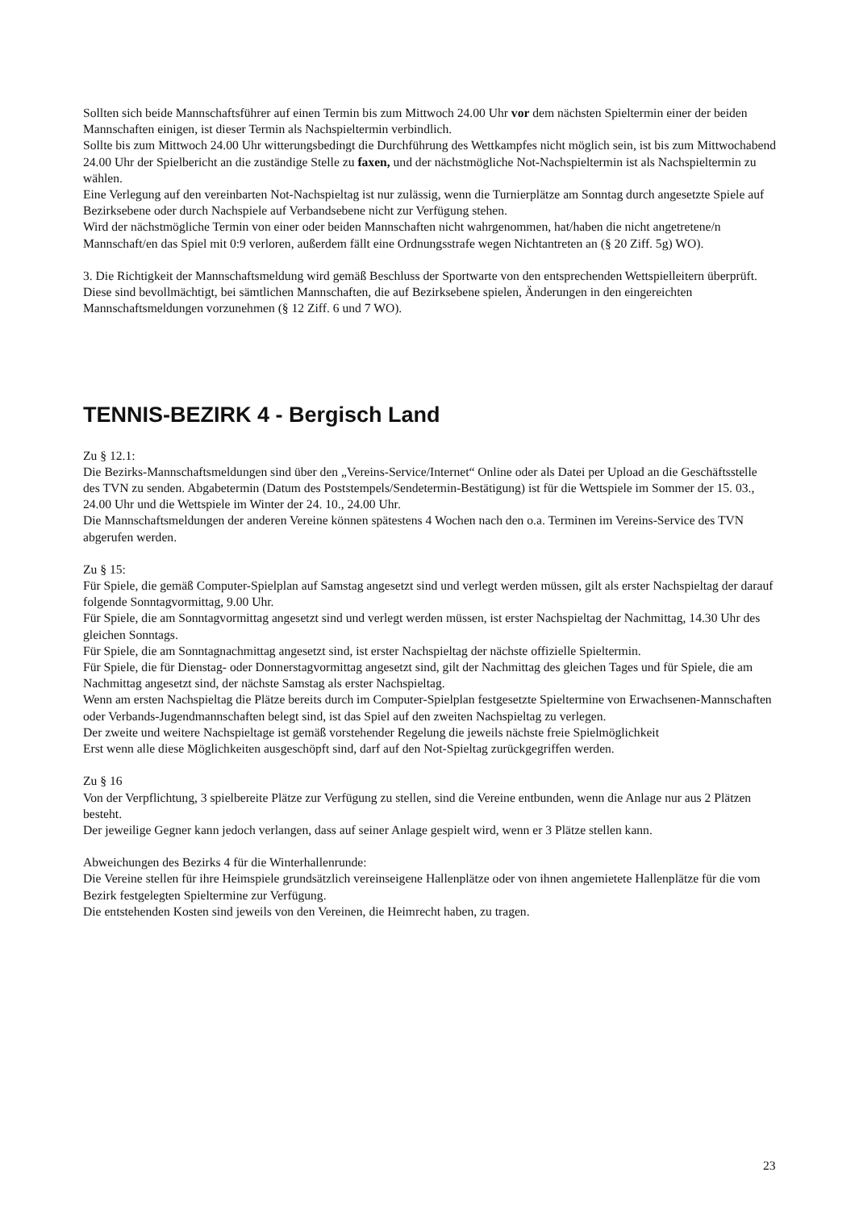Sollten sich beide Mannschaftsführer auf einen Termin bis zum Mittwoch 24.00 Uhr vor dem nächsten Spieltermin einer der beiden Mannschaften einigen, ist dieser Termin als Nachspieltermin verbindlich.
Sollte bis zum Mittwoch 24.00 Uhr witterungsbedingt die Durchführung des Wettkampfes nicht möglich sein, ist bis zum Mittwochabend 24.00 Uhr der Spielbericht an die zuständige Stelle zu faxen, und der nächstmögliche Not-Nachspieltermin ist als Nachspieltermin zu wählen.
Eine Verlegung auf den vereinbarten Not-Nachspieltag ist nur zulässig, wenn die Turnierplätze am Sonntag durch angesetzte Spiele auf Bezirksebene oder durch Nachspiele auf Verbandsebene nicht zur Verfügung stehen.
Wird der nächstmögliche Termin von einer oder beiden Mannschaften nicht wahrgenommen, hat/haben die nicht angetretene/n Mannschaft/en das Spiel mit 0:9 verloren, außerdem fällt eine Ordnungsstrafe wegen Nichtantreten an (§ 20 Ziff. 5g) WO).
3. Die Richtigkeit der Mannschaftsmeldung wird gemäß Beschluss der Sportwarte von den entsprechenden Wettspielleitern überprüft. Diese sind bevollmächtigt, bei sämtlichen Mannschaften, die auf Bezirksebene spielen, Änderungen in den eingereichten Mannschaftsmeldungen vorzunehmen (§ 12 Ziff. 6 und 7 WO).
TENNIS-BEZIRK 4 - Bergisch Land
Zu § 12.1:
Die Bezirks-Mannschaftsmeldungen sind über den „Vereins-Service/Internet“ Online oder als Datei per Upload an die Geschäftsstelle des TVN zu senden. Abgabetermin (Datum des Poststempels/Sendetermin-Bestätigung) ist für die Wettspiele im Sommer der 15. 03., 24.00 Uhr und die Wettspiele im Winter der 24. 10., 24.00 Uhr.
Die Mannschaftsmeldungen der anderen Vereine können spätestens 4 Wochen nach den o.a. Terminen im Vereins-Service des TVN abgerufen werden.
Zu § 15:
Für Spiele, die gemäß Computer-Spielplan auf Samstag angesetzt sind und verlegt werden müssen, gilt als erster Nachspieltag der darauf folgende Sonntagvormittag, 9.00 Uhr.
Für Spiele, die am Sonntagvormittag angesetzt sind und verlegt werden müssen, ist erster Nachspieltag der Nachmittag, 14.30 Uhr des gleichen Sonntags.
Für Spiele, die am Sonntagnachmittag angesetzt sind, ist erster Nachspieltag der nächste offizielle Spieltermin.
Für Spiele, die für Dienstag- oder Donnerstagvormittag angesetzt sind, gilt der Nachmittag des gleichen Tages und für Spiele, die am Nachmittag angesetzt sind, der nächste Samstag als erster Nachspieltag.
Wenn am ersten Nachspieltag die Plätze bereits durch im Computer-Spielplan festgesetzte Spieltermine von Erwachsenen-Mannschaften oder Verbands-Jugendmannschaften belegt sind, ist das Spiel auf den zweiten Nachspieltag zu verlegen.
Der zweite und weitere Nachspieltage ist gemäß vorstehender Regelung die jeweils nächste freie Spielmöglichkeit
Erst wenn alle diese Möglichkeiten ausgeschöpft sind, darf auf den Not-Spieltag zurückgegriffen werden.
Zu § 16
Von der Verpflichtung, 3 spielbereite Plätze zur Verfügung zu stellen, sind die Vereine entbunden, wenn die Anlage nur aus 2 Plätzen besteht.
Der jeweilige Gegner kann jedoch verlangen, dass auf seiner Anlage gespielt wird, wenn er 3 Plätze stellen kann.
Abweichungen des Bezirks 4 für die Winterhallenrunde:
Die Vereine stellen für ihre Heimspiele grundsätzlich vereinseigene Hallenplätze oder von ihnen angemietete Hallenplätze für die vom Bezirk festgelegten Spieltermine zur Verfügung.
Die entstehenden Kosten sind jeweils von den Vereinen, die Heimrecht haben, zu tragen.
23